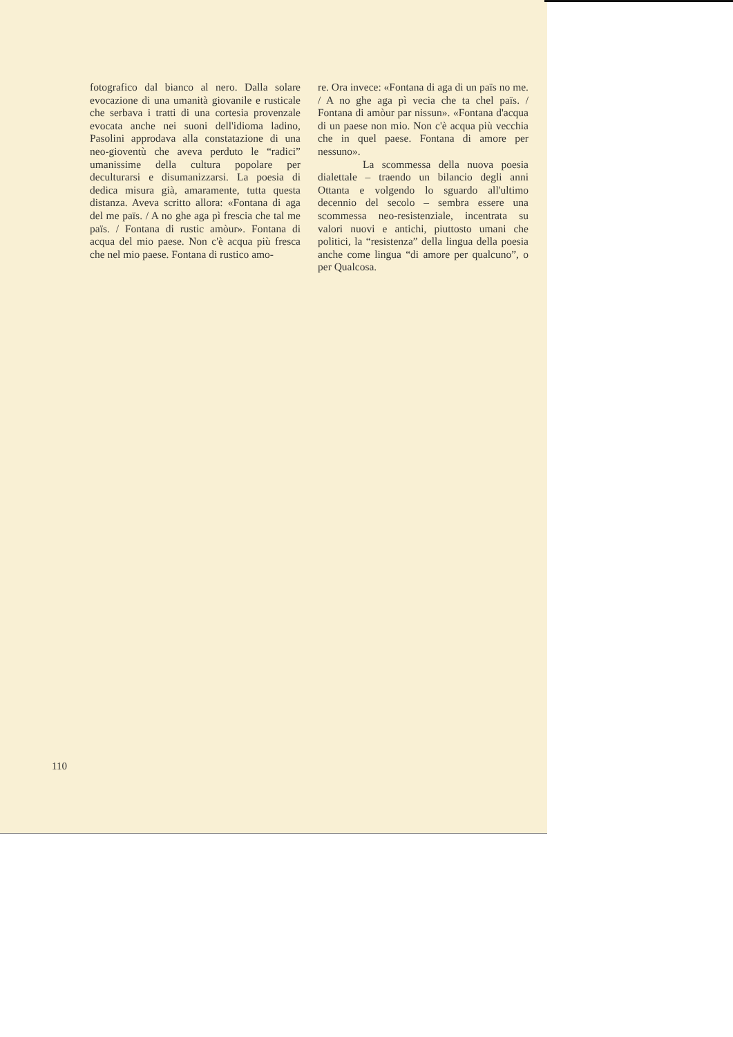fotografico dal bianco al nero. Dalla solare evocazione di una umanità giovanile e rusticale che serbava i tratti di una cortesia provenzale evocata anche nei suoni dell'idioma ladino, Pasolini approdava alla constatazione di una neo-gioventù che aveva perduto le “radici” umanissime della cultura popolare per deculturarsi e disumanizzarsi. La poesia di dedica misura già, amaramente, tutta questa distanza. Aveva scritto allora: «Fontana di aga del me païs. / A no ghe aga pì frescia che tal me païs. / Fontana di rustic amòur». Fontana di acqua del mio paese. Non c'è acqua più fresca che nel mio paese. Fontana di rustico amo-
re. Ora invece: «Fontana di aga di un païs no me. / A no ghe aga pì vecia che ta chel païs. / Fontana di amòur par nissun». «Fontana d'acqua di un paese non mio. Non c'è acqua più vecchia che in quel paese. Fontana di amore per nessuno».
La scommessa della nuova poesia dialettale – traendo un bilancio degli anni Ottanta e volgendo lo sguardo all'ultimo decennio del secolo – sembra essere una scommessa neo-resistenziale, incentrata su valori nuovi e antichi, piuttosto umani che politici, la “resistenza” della lingua della poesia anche come lingua “di amore per qualcuno”, o per Qualcosa.
110